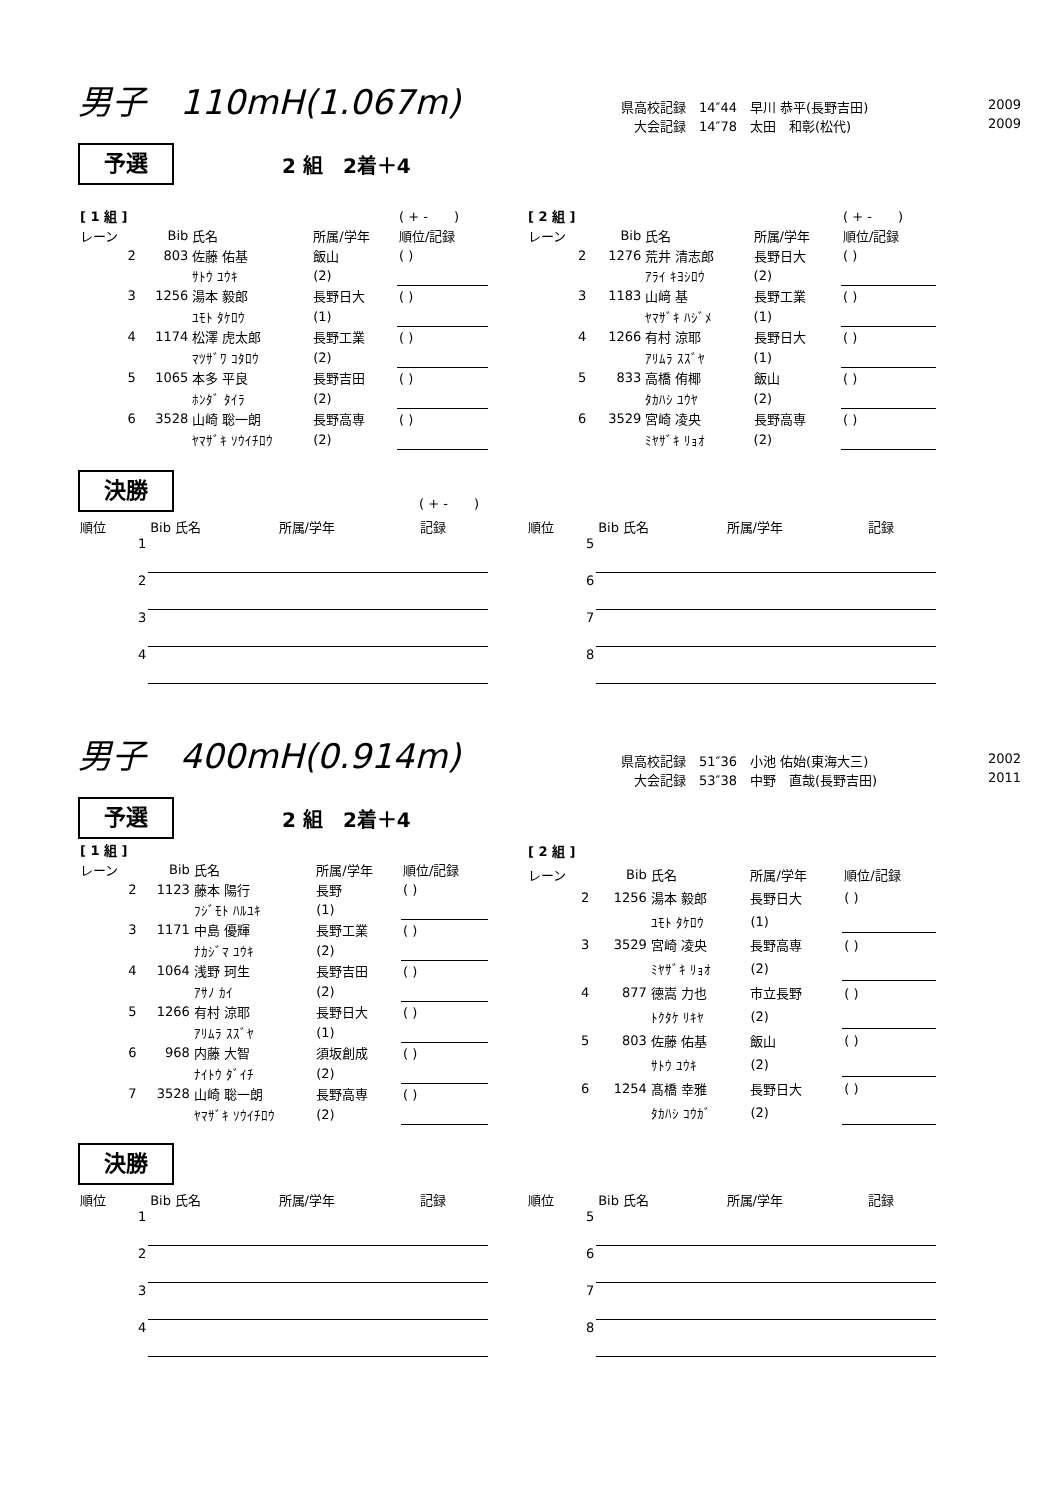男子　110mH(1.067m)
県高校記録　14″44　早川 恭平(長野吉田) 2009
　大会記録　14″78　太田　和彰(松代) 2009
予選
2 組　2着＋4
| [ 1 組 ] | | | | ( + - ) |
| --- | --- | --- | --- | --- |
| レーン | Bib | 氏名 | 所属/学年 | 順位/記録 |
| 2 | 803 | 佐藤 佑基 | 飯山 | ( ) |
| | | ｻﾄｳ ﾕｳｷ | (2) | |
| 3 | 1256 | 湯本 毅郎 | 長野日大 | ( ) |
| | | ﾕﾓﾄ ﾀｹﾛｳ | (1) | |
| 4 | 1174 | 松澤 虎太郎 | 長野工業 | ( ) |
| | | ﾏﾂｻﾞﾜ ｺﾀﾛｳ | (2) | |
| 5 | 1065 | 本多 平良 | 長野吉田 | ( ) |
| | | ﾎﾝﾀﾞ ﾀｲﾗ | (2) | |
| 6 | 3528 | 山崎 聡一朗 | 長野高専 | ( ) |
| | | ﾔﾏｻﾞｷ ｿｳｲﾁﾛｳ | (2) | |
| [ 2 組 ] | | | | ( + - ) |
| --- | --- | --- | --- | --- |
| レーン | Bib | 氏名 | 所属/学年 | 順位/記録 |
| 2 | 1276 | 荒井 清志郎 | 長野日大 | ( ) |
| | | ｱﾗｲ ｷﾖｼﾛｳ | (2) | |
| 3 | 1183 | 山﨑 基 | 長野工業 | ( ) |
| | | ﾔﾏｻﾞｷ ﾊｼﾞﾒ | (1) | |
| 4 | 1266 | 有村 涼耶 | 長野日大 | ( ) |
| | | ｱﾘﾑﾗ ｽｽﾞﾔ | (1) | |
| 5 | 833 | 高橋 侑椰 | 飯山 | ( ) |
| | | ﾀｶﾊｼ ﾕｳﾔ | (2) | |
| 6 | 3529 | 宮崎 凌央 | 長野高専 | ( ) |
| | | ﾐﾔｻﾞｷ ﾘｮｵ | (2) | |
決勝
( + -　　)
| 順位 | Bib 氏名 | 所属/学年 | 記録 |
| --- | --- | --- | --- |
| 1 | | | |
| 2 | | | |
| 3 | | | |
| 4 | | | |
| 順位 | Bib 氏名 | 所属/学年 | 記録 |
| --- | --- | --- | --- |
| 5 | | | |
| 6 | | | |
| 7 | | | |
| 8 | | | |
男子　400mH(0.914m)
県高校記録　51″36　小池 佑始(東海大三) 2002
　大会記録　53″38　中野　直哉(長野吉田) 2011
予選
2 組　2着＋4
| [ 1 組 ] | | | | |
| --- | --- | --- | --- | --- |
| レーン | Bib | 氏名 | 所属/学年 | 順位/記録 |
| 2 | 1123 | 藤本 陽行 | 長野 | ( ) |
| | | ﾌｼﾞﾓﾄ ﾊﾙﾕｷ | (1) | |
| 3 | 1171 | 中島 優輝 | 長野工業 | ( ) |
| | | ﾅｶｼﾞﾏ ﾕｳｷ | (2) | |
| 4 | 1064 | 浅野 珂生 | 長野吉田 | ( ) |
| | | ｱｻﾉ ｶｲ | (2) | |
| 5 | 1266 | 有村 涼耶 | 長野日大 | ( ) |
| | | ｱﾘﾑﾗ ｽｽﾞﾔ | (1) | |
| 6 | 968 | 内藤 大智 | 須坂創成 | ( ) |
| | | ﾅｲﾄｳ ﾀﾞｲﾁ | (2) | |
| 7 | 3528 | 山崎 聡一朗 | 長野高専 | ( ) |
| | | ﾔﾏｻﾞｷ ｿｳｲﾁﾛｳ | (2) | |
| [ 2 組 ] | | | | |
| --- | --- | --- | --- | --- |
| レーン | Bib | 氏名 | 所属/学年 | 順位/記録 |
| 2 | 1256 | 湯本 毅郎 | 長野日大 | ( ) |
| | | ﾕﾓﾄ ﾀｹﾛｳ | (1) | |
| 3 | 3529 | 宮崎 凌央 | 長野高専 | ( ) |
| | | ﾐﾔｻﾞｷ ﾘｮｵ | (2) | |
| 4 | 877 | 德嵩 力也 | 市立長野 | ( ) |
| | | ﾄｸﾀｹ ﾘｷﾔ | (2) | |
| 5 | 803 | 佐藤 佑基 | 飯山 | ( ) |
| | | ｻﾄｳ ﾕｳｷ | (2) | |
| 6 | 1254 | 髙橋 幸雅 | 長野日大 | ( ) |
| | | ﾀｶﾊｼ ｺｳｶﾞ | (2) | |
決勝
| 順位 | Bib 氏名 | 所属/学年 | 記録 |
| --- | --- | --- | --- |
| 1 | | | |
| 2 | | | |
| 3 | | | |
| 4 | | | |
| 順位 | Bib 氏名 | 所属/学年 | 記録 |
| --- | --- | --- | --- |
| 5 | | | |
| 6 | | | |
| 7 | | | |
| 8 | | | |